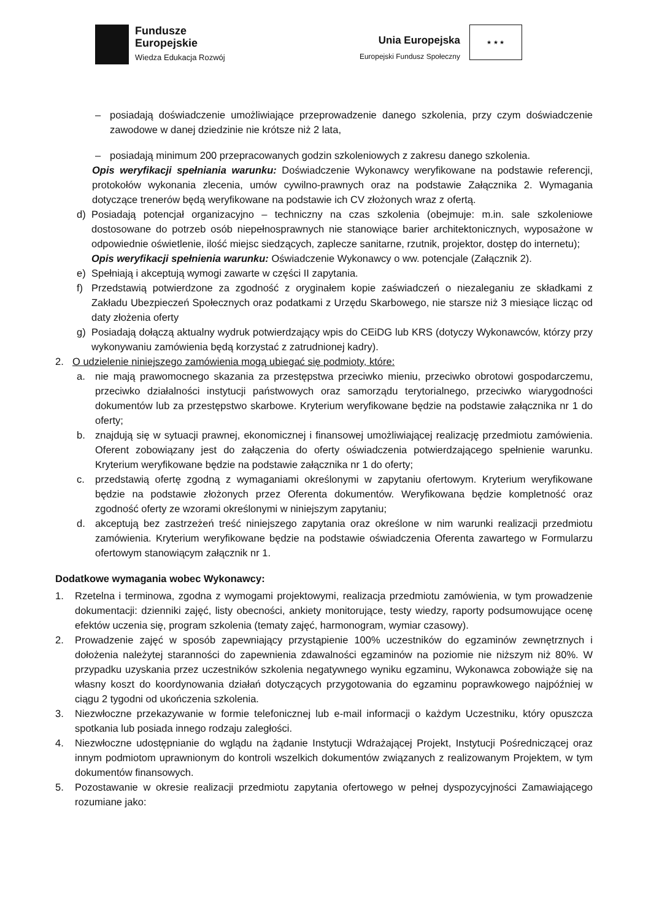Fundusze
Europejskie
Wiedza Edukacja Rozwój
Unia Europejska
Europejski Fundusz Społeczny
★ ★ ★
– posiadają doświadczenie umożliwiające przeprowadzenie danego szkolenia, przy czym doświadczenie zawodowe w danej dziedzinie nie krótsze niż 2 lata,
– posiadają minimum 200 przepracowanych godzin szkoleniowych z zakresu danego szkolenia.
Opis weryfikacji spełniania warunku: Doświadczenie Wykonawcy weryfikowane na podstawie referencji, protokołów wykonania zlecenia, umów cywilno-prawnych oraz na podstawie Załącznika 2. Wymagania dotyczące trenerów będą weryfikowane na podstawie ich CV złożonych wraz z ofertą.
d) Posiadają potencjał organizacyjno – techniczny na czas szkolenia (obejmuje: m.in. sale szkoleniowe dostosowane do potrzeb osób niepełnosprawnych nie stanowiące barier architektonicznych, wyposażone w odpowiednie oświetlenie, ilość miejsc siedzących, zaplecze sanitarne, rzutnik, projektor, dostęp do internetu);
Opis weryfikacji spełnienia warunku: Oświadczenie Wykonawcy o ww. potencjale (Załącznik 2).
e) Spełniają i akceptują wymogi zawarte w części II zapytania.
f) Przedstawią potwierdzone za zgodność z oryginałem kopie zaświadczeń o niezaleganiu ze składkami z Zakładu Ubezpieczeń Społecznych oraz podatkami z Urzędu Skarbowego, nie starsze niż 3 miesiące licząc od daty złożenia oferty
g) Posiadają dołączą aktualny wydruk potwierdzający wpis do CEiDG lub KRS (dotyczy Wykonawców, którzy przy wykonywaniu zamówienia będą korzystać z zatrudnionej kadry).
2. O udzielenie niniejszego zamówienia mogą ubiegać się podmioty, które:
a. nie mają prawomocnego skazania za przestępstwa przeciwko mieniu, przeciwko obrotowi gospodarczemu, przeciwko działalności instytucji państwowych oraz samorządu terytorialnego, przeciwko wiarygodności dokumentów lub za przestępstwo skarbowe. Kryterium weryfikowane będzie na podstawie załącznika nr 1 do oferty;
b. znajdują się w sytuacji prawnej, ekonomicznej i finansowej umożliwiającej realizację przedmiotu zamówienia. Oferent zobowiązany jest do załączenia do oferty oświadczenia potwierdzającego spełnienie warunku. Kryterium weryfikowane będzie na podstawie załącznika nr 1 do oferty;
c. przedstawią ofertę zgodną z wymaganiami określonymi w zapytaniu ofertowym. Kryterium weryfikowane będzie na podstawie złożonych przez Oferenta dokumentów. Weryfikowana będzie kompletność oraz zgodność oferty ze wzorami określonymi w niniejszym zapytaniu;
d. akceptują bez zastrzeżeń treść niniejszego zapytania oraz określone w nim warunki realizacji przedmiotu zamówienia. Kryterium weryfikowane będzie na podstawie oświadczenia Oferenta zawartego w Formularzu ofertowym stanowiącym załącznik nr 1.
Dodatkowe wymagania wobec Wykonawcy:
1. Rzetelna i terminowa, zgodna z wymogami projektowymi, realizacja przedmiotu zamówienia, w tym prowadzenie dokumentacji: dzienniki zajęć, listy obecności, ankiety monitorujące, testy wiedzy, raporty podsumowujące ocenę efektów uczenia się, program szkolenia (tematy zajęć, harmonogram, wymiar czasowy).
2. Prowadzenie zajęć w sposób zapewniający przystąpienie 100% uczestników do egzaminów zewnętrznych i dołożenia należytej staranności do zapewnienia zdawalności egzaminów na poziomie nie niższym niż 80%. W przypadku uzyskania przez uczestników szkolenia negatywnego wyniku egzaminu, Wykonawca zobowiąże się na własny koszt do koordynowania działań dotyczących przygotowania do egzaminu poprawkowego najpóźniej w ciągu 2 tygodni od ukończenia szkolenia.
3. Niezwłoczne przekazywanie w formie telefonicznej lub e-mail informacji o każdym Uczestniku, który opuszcza spotkania lub posiada innego rodzaju zaległości.
4. Niezwłoczne udostępnianie do wglądu na żądanie Instytucji Wdrażającej Projekt, Instytucji Pośredniczącej oraz innym podmiotom uprawnionym do kontroli wszelkich dokumentów związanych z realizowanym Projektem, w tym dokumentów finansowych.
5. Pozostawanie w okresie realizacji przedmiotu zapytania ofertowego w pełnej dyspozycyjności Zamawiającego rozumiane jako: